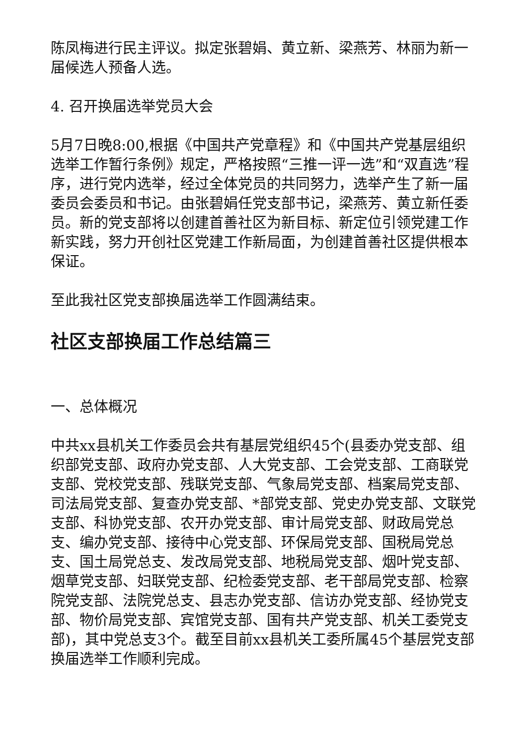陈凤梅进行民主评议。拟定张碧娟、黄立新、梁燕芳、林丽为新一届候选人预备人选。
4. 召开换届选举党员大会
5月7日晚8:00,根据《中国共产党章程》和《中国共产党基层组织选举工作暂行条例》规定，严格按照“三推一评一选”和“双直选”程序，进行党内选举，经过全体党员的共同努力，选举产生了新一届委员会委员和书记。由张碧娟任党支部书记，梁燕芳、黄立新任委员。新的党支部将以创建首善社区为新目标、新定位引领党建工作新实践，努力开创社区党建工作新局面，为创建首善社区提供根本保证。
至此我社区党支部换届选举工作圆满结束。
社区支部换届工作总结篇三
一、总体概况
中共xx县机关工作委员会共有基层党组织45个(县委办党支部、组织部党支部、政府办党支部、人大党支部、工会党支部、工商联党支部、党校党支部、残联党支部、气象局党支部、档案局党支部、司法局党支部、复查办党支部、*部党支部、党史办党支部、文联党支部、科协党支部、农开办党支部、审计局党支部、财政局党总支、编办党支部、接待中心党支部、环保局党支部、国税局党总支、国土局党总支、发改局党支部、地税局党支部、烟叶党支部、烟草党支部、妇联党支部、纪检委党支部、老干部局党支部、检察院党支部、法院党总支、县志办党支部、信访办党支部、经协党支部、物价局党支部、宾馆党支部、国有共产党支部、机关工委党支部)，其中党总支3个。截至目前xx县机关工委所属45个基层党支部换届选举工作顺利完成。